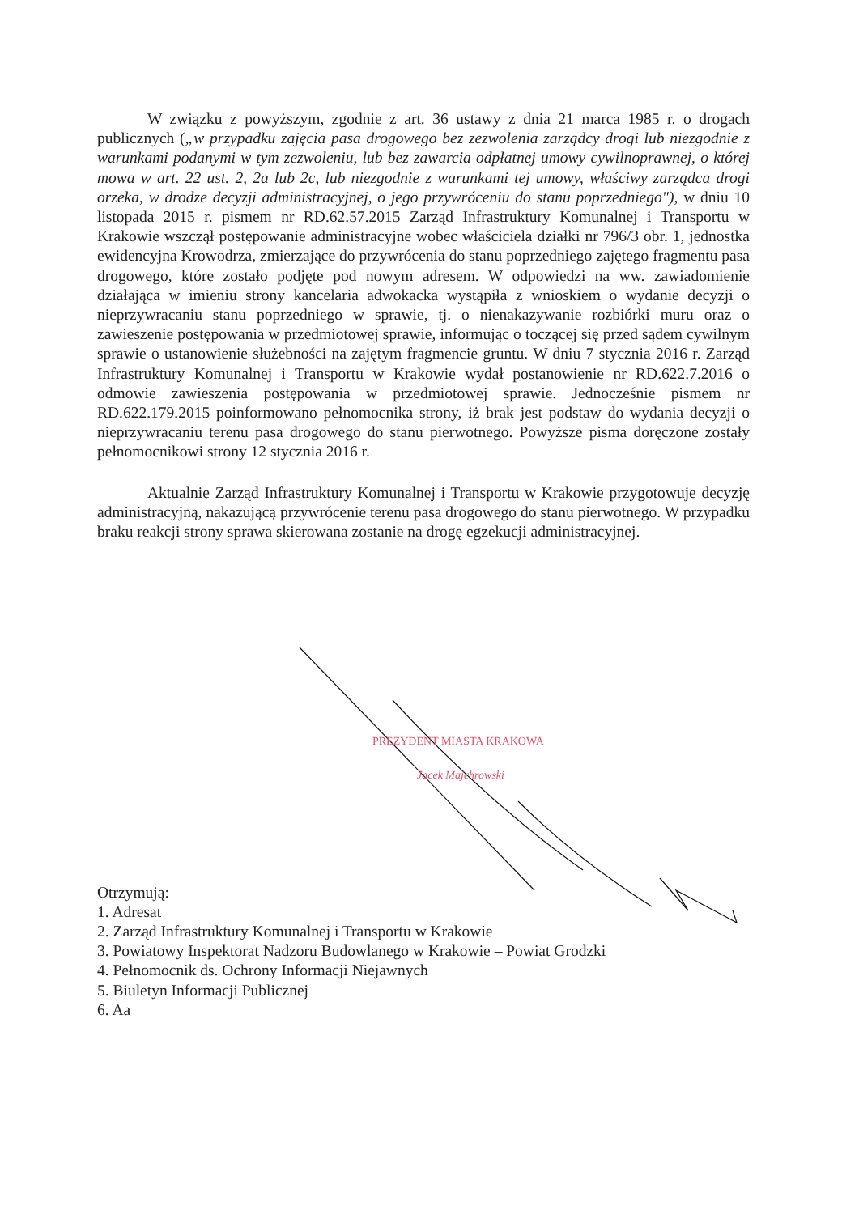W związku z powyższym, zgodnie z art. 36 ustawy z dnia 21 marca 1985 r. o drogach publicznych („w przypadku zajęcia pasa drogowego bez zezwolenia zarządcy drogi lub niezgodnie z warunkami podanymi w tym zezwoleniu, lub bez zawarcia odpłatnej umowy cywilnoprawnej, o której mowa w art. 22 ust. 2, 2a lub 2c, lub niezgodnie z warunkami tej umowy, właściwy zarządca drogi orzeka, w drodze decyzji administracyjnej, o jego przywróceniu do stanu poprzedniego"), w dniu 10 listopada 2015 r. pismem nr RD.62.57.2015 Zarząd Infrastruktury Komunalnej i Transportu w Krakowie wszczął postępowanie administracyjne wobec właściciela działki nr 796/3 obr. 1, jednostka ewidencyjna Krowodrza, zmierzające do przywrócenia do stanu poprzedniego zajętego fragmentu pasa drogowego, które zostało podjęte pod nowym adresem. W odpowiedzi na ww. zawiadomienie działająca w imieniu strony kancelaria adwokacka wystąpiła z wnioskiem o wydanie decyzji o nieprzywracaniu stanu poprzedniego w sprawie, tj. o nienakazywanie rozbiórki muru oraz o zawieszenie postępowania w przedmiotowej sprawie, informując o toczącej się przed sądem cywilnym sprawie o ustanowienie służebności na zajętym fragmencie gruntu. W dniu 7 stycznia 2016 r. Zarząd Infrastruktury Komunalnej i Transportu w Krakowie wydał postanowienie nr RD.622.7.2016 o odmowie zawieszenia postępowania w przedmiotowej sprawie. Jednocześnie pismem nr RD.622.179.2015 poinformowano pełnomocnika strony, iż brak jest podstaw do wydania decyzji o nieprzywracaniu terenu pasa drogowego do stanu pierwotnego. Powyższe pisma doręczone zostały pełnomocnikowi strony 12 stycznia 2016 r.
Aktualnie Zarząd Infrastruktury Komunalnej i Transportu w Krakowie przygotowuje decyzję administracyjną, nakazującą przywrócenie terenu pasa drogowego do stanu pierwotnego. W przypadku braku reakcji strony sprawa skierowana zostanie na drogę egzekucji administracyjnej.
PREZYDENT MIASTA KRAKOWA
Jacek Majchrowski
Otrzymują:
1. Adresat
2. Zarząd Infrastruktury Komunalnej i Transportu w Krakowie
3. Powiatowy Inspektorat Nadzoru Budowlanego w Krakowie – Powiat Grodzki
4. Pełnomocnik ds. Ochrony Informacji Niejawnych
5. Biuletyn Informacji Publicznej
6. Aa